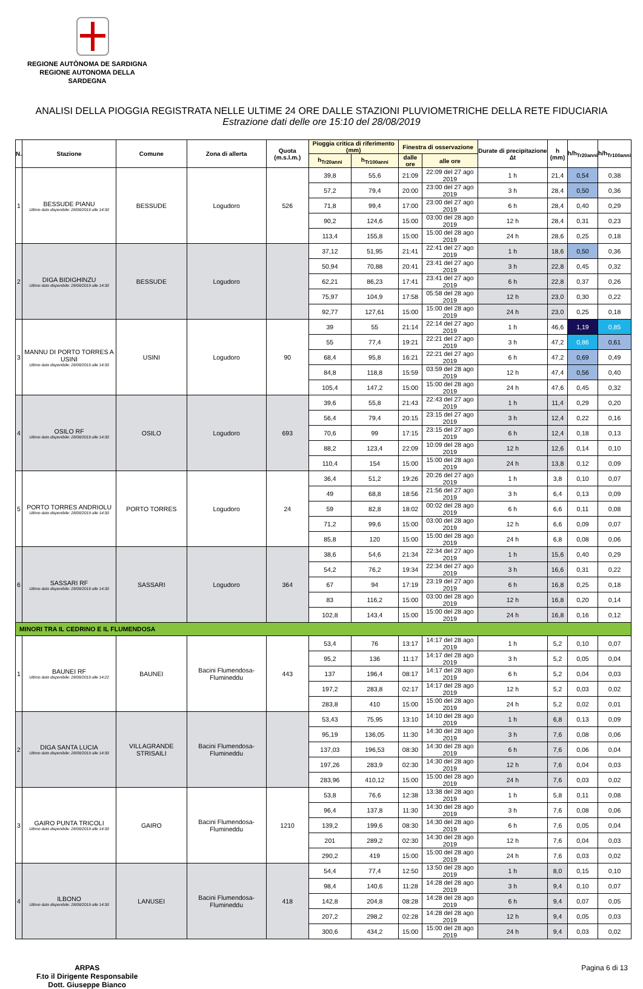REGIONE AUTÒNOMA DE SARDIGNA
REGIONE AUTONOMA DELLA SARDEGNA
ANALISI DELLA PIOGGIA REGISTRATA NELLE ULTIME 24 ORE DALLE STAZIONI PLUVIOMETRICHE DELLA RETE FIDUCIARIA
Estrazione dati delle ore 15:10 del 28/08/2019
| N. | Stazione | Comune | Zona di allerta | Quota (m.s.l.m.) | Pioggia critica di riferimento (mm) | | Finestra di osservazione | | Durate di precipitazione Δt | h (mm) | h/h<sub>Tr20anni</sub> | h/h<sub>Tr100anni</sub> |
| --- | --- | --- | --- | --- | --- | --- | --- | --- | --- | --- | --- | --- |
| | | | | | h<sub>Tr20anni</sub> | h<sub>Tr100anni</sub> | dalle ore | alle ore | | | | |
| 1 | BESSUDE PIANU Ultimo dato disponibile: 28/08/2019 alle 14:30 | BESSUDE | Logudoro | 526 | 39,8 | 55,6 | 21:09 | 22:09 del 27 ago 2019 | 1 h | 21,4 | 0,54 | 0,38 |
| | | | | | 57,2 | 79,4 | 20:00 | 23:00 del 27 ago 2019 | 3 h | 28,4 | 0,50 | 0,36 |
| | | | | | 71,8 | 99,4 | 17:00 | 23:00 del 27 ago 2019 | 6 h | 28,4 | 0,40 | 0,29 |
| | | | | | 90,2 | 124,6 | 15:00 | 03:00 del 28 ago 2019 | 12 h | 28,4 | 0,31 | 0,23 |
| | | | | | 113,4 | 155,8 | 15:00 | 15:00 del 28 ago 2019 | 24 h | 28,6 | 0,25 | 0,18 |
| 2 | DIGA BIDIGHINZU Ultimo dato disponibile: 28/08/2019 alle 14:30 | BESSUDE | Logudoro | | 37,12 | 51,95 | 21:41 | 22:41 del 27 ago 2019 | 1 h | 18,6 | 0,50 | 0,36 |
| | | | | | 50,94 | 70,88 | 20:41 | 23:41 del 27 ago 2019 | 3 h | 22,8 | 0,45 | 0,32 |
| | | | | | 62,21 | 86,23 | 17:41 | 23:41 del 27 ago 2019 | 6 h | 22,8 | 0,37 | 0,26 |
| | | | | | 75,97 | 104,9 | 17:58 | 05:58 del 28 ago 2019 | 12 h | 23,0 | 0,30 | 0,22 |
| | | | | | 92,77 | 127,61 | 15:00 | 15:00 del 28 ago 2019 | 24 h | 23,0 | 0,25 | 0,18 |
| 3 | MANNU DI PORTO TORRES A USINI Ultimo dato disponibile: 28/08/2019 alle 14:30 | USINI | Logudoro | 90 | 39 | 55 | 21:14 | 22:14 del 27 ago 2019 | 1 h | 46,6 | 1,19 | 0,85 |
| | | | | | 55 | 77,4 | 19:21 | 22:21 del 27 ago 2019 | 3 h | 47,2 | 0,86 | 0,61 |
| | | | | | 68,4 | 95,8 | 16:21 | 22:21 del 27 ago 2019 | 6 h | 47,2 | 0,69 | 0,49 |
| | | | | | 84,8 | 118,8 | 15:59 | 03:59 del 28 ago 2019 | 12 h | 47,4 | 0,56 | 0,40 |
| | | | | | 105,4 | 147,2 | 15:00 | 15:00 del 28 ago 2019 | 24 h | 47,6 | 0,45 | 0,32 |
| 4 | OSILO RF Ultimo dato disponibile: 28/08/2019 alle 14:30 | OSILO | Logudoro | 693 | 39,6 | 55,8 | 21:43 | 22:43 del 27 ago 2019 | 1 h | 11,4 | 0,29 | 0,20 |
| | | | | | 56,4 | 79,4 | 20:15 | 23:15 del 27 ago 2019 | 3 h | 12,4 | 0,22 | 0,16 |
| | | | | | 70,6 | 99 | 17:15 | 23:15 del 27 ago 2019 | 6 h | 12,4 | 0,18 | 0,13 |
| | | | | | 88,2 | 123,4 | 22:09 | 10:09 del 28 ago 2019 | 12 h | 12,6 | 0,14 | 0,10 |
| | | | | | 110,4 | 154 | 15:00 | 15:00 del 28 ago 2019 | 24 h | 13,8 | 0,12 | 0,09 |
| 5 | PORTO TORRES ANDRIOLU Ultimo dato disponibile: 28/08/2019 alle 14:30 | PORTO TORRES | Logudoro | 24 | 36,4 | 51,2 | 19:26 | 20:26 del 27 ago 2019 | 1 h | 3,8 | 0,10 | 0,07 |
| | | | | | 49 | 68,8 | 18:56 | 21:56 del 27 ago 2019 | 3 h | 6,4 | 0,13 | 0,09 |
| | | | | | 59 | 82,8 | 18:02 | 00:02 del 28 ago 2019 | 6 h | 6,6 | 0,11 | 0,08 |
| | | | | | 71,2 | 99,6 | 15:00 | 03:00 del 28 ago 2019 | 12 h | 6,6 | 0,09 | 0,07 |
| | | | | | 85,8 | 120 | 15:00 | 15:00 del 28 ago 2019 | 24 h | 6,8 | 0,08 | 0,06 |
| 6 | SASSARI RF Ultimo dato disponibile: 28/08/2019 alle 14:30 | SASSARI | Logudoro | 364 | 38,6 | 54,6 | 21:34 | 22:34 del 27 ago 2019 | 1 h | 15,6 | 0,40 | 0,29 |
| | | | | | 54,2 | 76,2 | 19:34 | 22:34 del 27 ago 2019 | 3 h | 16,6 | 0,31 | 0,22 |
| | | | | | 67 | 94 | 17:19 | 23:19 del 27 ago 2019 | 6 h | 16,8 | 0,25 | 0,18 |
| | | | | | 83 | 116,2 | 15:00 | 03:00 del 28 ago 2019 | 12 h | 16,8 | 0,20 | 0,14 |
| | | | | | 102,8 | 143,4 | 15:00 | 15:00 del 28 ago 2019 | 24 h | 16,8 | 0,16 | 0,12 |
| MINORI TRA IL CEDRINO E IL FLUMENDOSA | | | | | | | | | | | | |
| 1 | BAUNEI RF Ultimo dato disponibile: 28/08/2019 alle 14:22 | BAUNEI | Bacini Flumendosa-Flumineddu | 443 | 53,4 | 76 | 13:17 | 14:17 del 28 ago 2019 | 1 h | 5,2 | 0,10 | 0,07 |
| | | | | | 95,2 | 136 | 11:17 | 14:17 del 28 ago 2019 | 3 h | 5,2 | 0,05 | 0,04 |
| | | | | | 137 | 196,4 | 08:17 | 14:17 del 28 ago 2019 | 6 h | 5,2 | 0,04 | 0,03 |
| | | | | | 197,2 | 283,8 | 02:17 | 14:17 del 28 ago 2019 | 12 h | 5,2 | 0,03 | 0,02 |
| | | | | | 283,8 | 410 | 15:00 | 15:00 del 28 ago 2019 | 24 h | 5,2 | 0,02 | 0,01 |
| 2 | DIGA SANTA LUCIA Ultimo dato disponibile: 28/08/2019 alle 14:30 | VILLAGRANDE STRISAILI | Bacini Flumendosa-Flumineddu | | 53,43 | 75,95 | 13:10 | 14:10 del 28 ago 2019 | 1 h | 6,8 | 0,13 | 0,09 |
| | | | | | 95,19 | 136,05 | 11:30 | 14:30 del 28 ago 2019 | 3 h | 7,6 | 0,08 | 0,06 |
| | | | | | 137,03 | 196,53 | 08:30 | 14:30 del 28 ago 2019 | 6 h | 7,6 | 0,06 | 0,04 |
| | | | | | 197,26 | 283,9 | 02:30 | 14:30 del 28 ago 2019 | 12 h | 7,6 | 0,04 | 0,03 |
| | | | | | 283,96 | 410,12 | 15:00 | 15:00 del 28 ago 2019 | 24 h | 7,6 | 0,03 | 0,02 |
| 3 | GAIRO PUNTA TRICOLI Ultimo dato disponibile: 28/08/2019 alle 14:30 | GAIRO | Bacini Flumendosa-Flumineddu | 1210 | 53,8 | 76,6 | 12:38 | 13:38 del 28 ago 2019 | 1 h | 5,8 | 0,11 | 0,08 |
| | | | | | 96,4 | 137,8 | 11:30 | 14:30 del 28 ago 2019 | 3 h | 7,6 | 0,08 | 0,06 |
| | | | | | 139,2 | 199,6 | 08:30 | 14:30 del 28 ago 2019 | 6 h | 7,6 | 0,05 | 0,04 |
| | | | | | 201 | 289,2 | 02:30 | 14:30 del 28 ago 2019 | 12 h | 7,6 | 0,04 | 0,03 |
| | | | | | 290,2 | 419 | 15:00 | 15:00 del 28 ago 2019 | 24 h | 7,6 | 0,03 | 0,02 |
| 4 | ILBONO Ultimo dato disponibile: 28/08/2019 alle 14:30 | LANUSEI | Bacini Flumendosa-Flumineddu | 418 | 54,4 | 77,4 | 12:50 | 13:50 del 28 ago 2019 | 1 h | 8,0 | 0,15 | 0,10 |
| | | | | | 98,4 | 140,6 | 11:28 | 14:28 del 28 ago 2019 | 3 h | 9,4 | 0,10 | 0,07 |
| | | | | | 142,8 | 204,8 | 08:28 | 14:28 del 28 ago 2019 | 6 h | 9,4 | 0,07 | 0,05 |
| | | | | | 207,2 | 298,2 | 02:28 | 14:28 del 28 ago 2019 | 12 h | 9,4 | 0,05 | 0,03 |
| | | | | | 300,6 | 434,2 | 15:00 | 15:00 del 28 ago 2019 | 24 h | 9,4 | 0,03 | 0,02 |
ARPAS
F.to il Dirigente Responsabile
Dott. Giuseppe Bianco
Pagina 6 di 13